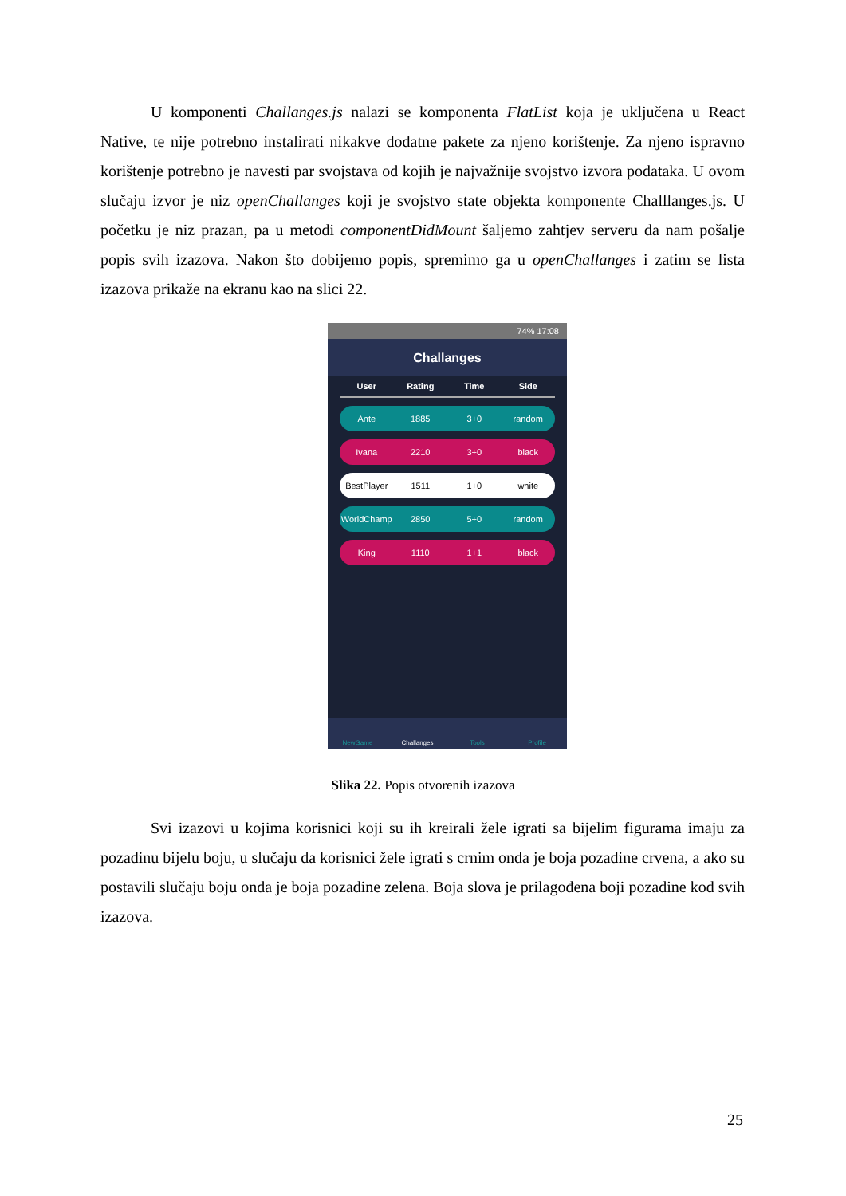U komponenti Challanges.js nalazi se komponenta FlatList koja je uključena u React Native, te nije potrebno instalirati nikakve dodatne pakete za njeno korištenje. Za njeno ispravno korištenje potrebno je navesti par svojstava od kojih je najvažnije svojstvo izvora podataka. U ovom slučaju izvor je niz openChallanges koji je svojstvo state objekta komponente Challlanges.js. U početku je niz prazan, pa u metodi componentDidMount šaljemo zahtjev serveru da nam pošalje popis svih izazova. Nakon što dobijemo popis, spremimo ga u openChallanges i zatim se lista izazova prikaže na ekranu kao na slici 22.
74% 17:08
Challanges
User Rating Time Side
Ante 1885 3+0 random
Ivana 2210 3+0 black
BestPlayer 1511 1+0 white
WorldChamp 2850 5+0 random
King 1110 1+1 black
NewGame Challanges Tools Profile
Slika 22. Popis otvorenih izazova
Svi izazovi u kojima korisnici koji su ih kreirali žele igrati sa bijelim figurama imaju za pozadinu bijelu boju, u slučaju da korisnici žele igrati s crnim onda je boja pozadine crvena, a ako su postavili slučaju boju onda je boja pozadine zelena. Boja slova je prilagođena boji pozadine kod svih izazova.
25